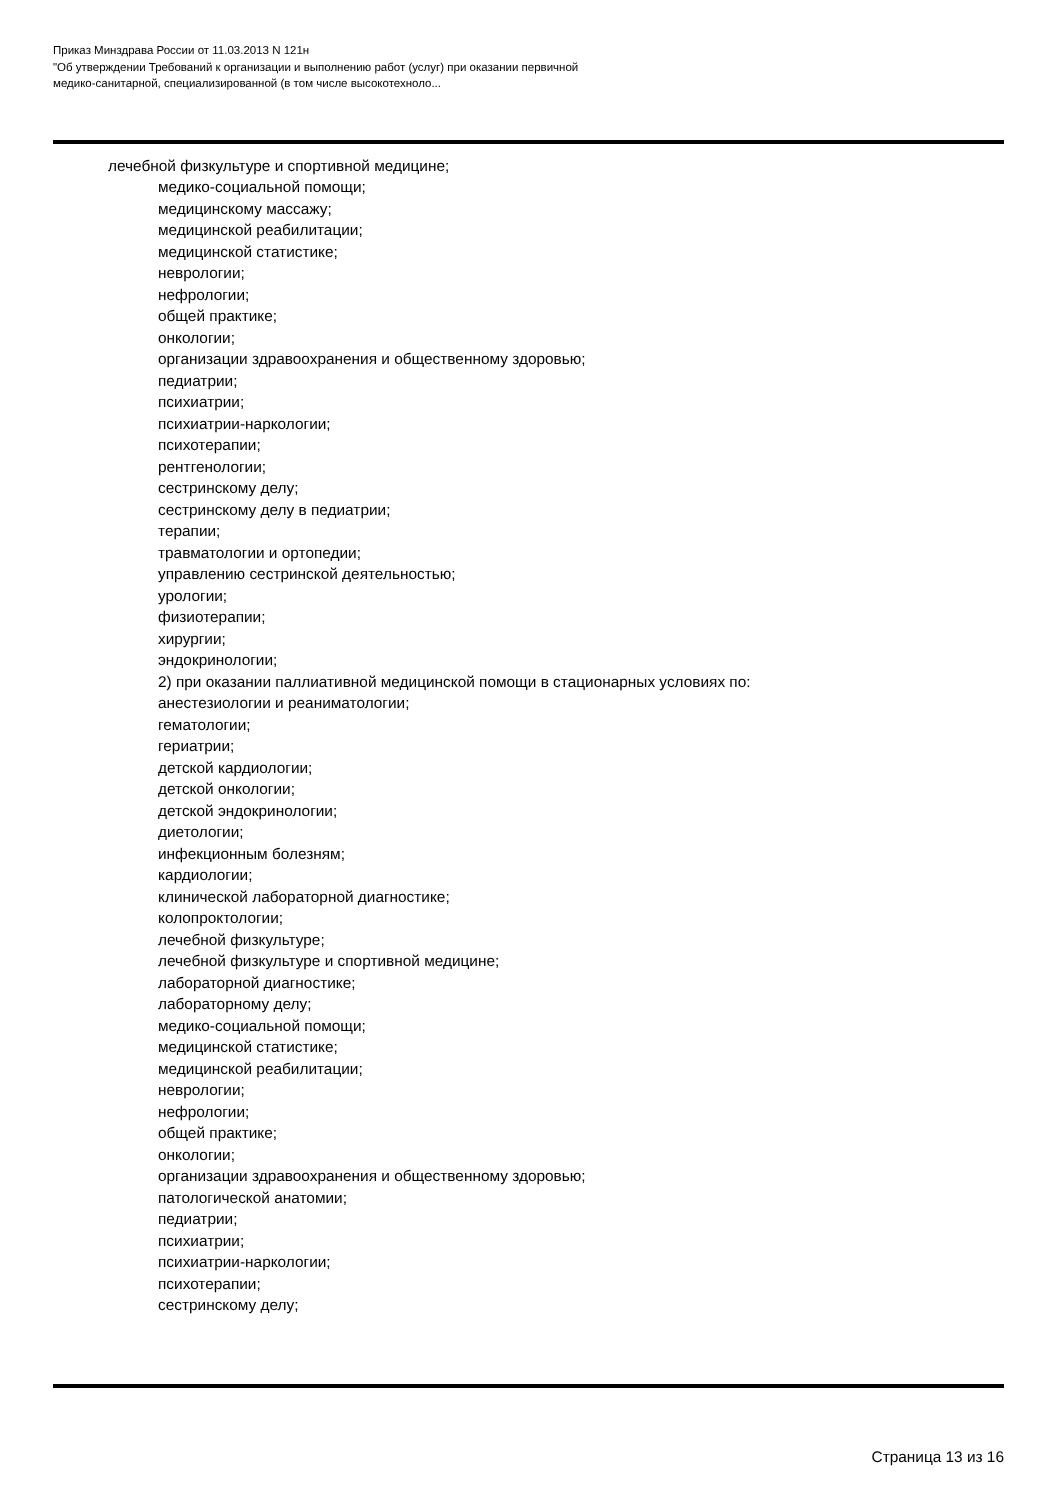Приказ Минздрава России от 11.03.2013 N 121н
"Об утверждении Требований к организации и выполнению работ (услуг) при оказании первичной медико-санитарной, специализированной (в том числе высокотехноло...
лечебной физкультуре и спортивной медицине;
медико-социальной помощи;
медицинскому массажу;
медицинской реабилитации;
медицинской статистике;
неврологии;
нефрологии;
общей практике;
онкологии;
организации здравоохранения и общественному здоровью;
педиатрии;
психиатрии;
психиатрии-наркологии;
психотерапии;
рентгенологии;
сестринскому делу;
сестринскому делу в педиатрии;
терапии;
травматологии и ортопедии;
управлению сестринской деятельностью;
урологии;
физиотерапии;
хирургии;
эндокринологии;
2) при оказании паллиативной медицинской помощи в стационарных условиях по:
анестезиологии и реаниматологии;
гематологии;
гериатрии;
детской кардиологии;
детской онкологии;
детской эндокринологии;
диетологии;
инфекционным болезням;
кардиологии;
клинической лабораторной диагностике;
колопроктологии;
лечебной физкультуре;
лечебной физкультуре и спортивной медицине;
лабораторной диагностике;
лабораторному делу;
медико-социальной помощи;
медицинской статистике;
медицинской реабилитации;
неврологии;
нефрологии;
общей практике;
онкологии;
организации здравоохранения и общественному здоровью;
патологической анатомии;
педиатрии;
психиатрии;
психиатрии-наркологии;
психотерапии;
сестринскому делу;
Страница 13 из 16